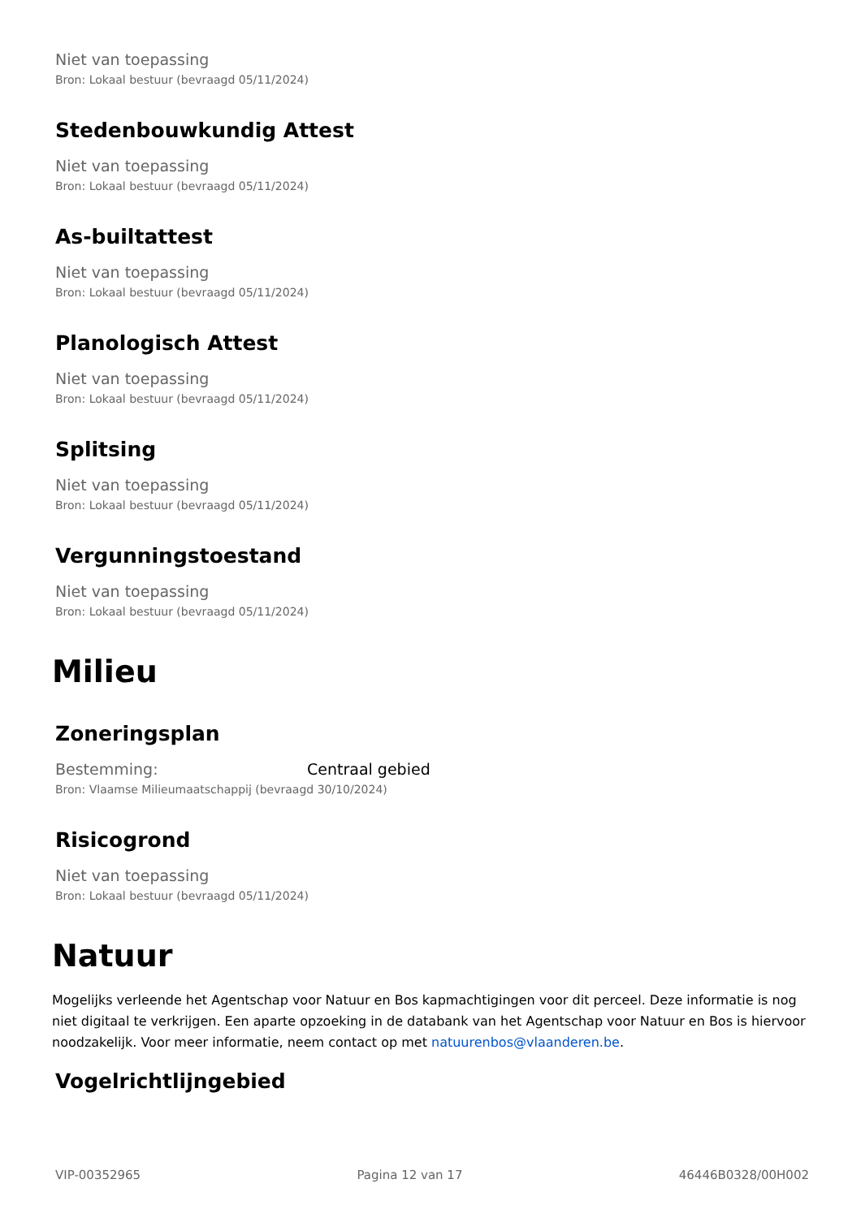Niet van toepassing
Bron: Lokaal bestuur (bevraagd 05/11/2024)
Stedenbouwkundig Attest
Niet van toepassing
Bron: Lokaal bestuur (bevraagd 05/11/2024)
As-builtattest
Niet van toepassing
Bron: Lokaal bestuur (bevraagd 05/11/2024)
Planologisch Attest
Niet van toepassing
Bron: Lokaal bestuur (bevraagd 05/11/2024)
Splitsing
Niet van toepassing
Bron: Lokaal bestuur (bevraagd 05/11/2024)
Vergunningstoestand
Niet van toepassing
Bron: Lokaal bestuur (bevraagd 05/11/2024)
Milieu
Zoneringsplan
Bestemming: Centraal gebied
Bron: Vlaamse Milieumaatschappij (bevraagd 30/10/2024)
Risicogrond
Niet van toepassing
Bron: Lokaal bestuur (bevraagd 05/11/2024)
Natuur
Mogelijks verleende het Agentschap voor Natuur en Bos kapmachtigingen voor dit perceel. Deze informatie is nog niet digitaal te verkrijgen. Een aparte opzoeking in de databank van het Agentschap voor Natuur en Bos is hiervoor noodzakelijk. Voor meer informatie, neem contact op met natuurenbos@vlaanderen.be.
Vogelrichtlijngebied
VIP-00352965 Pagina 12 van 17 46446B0328/00H002